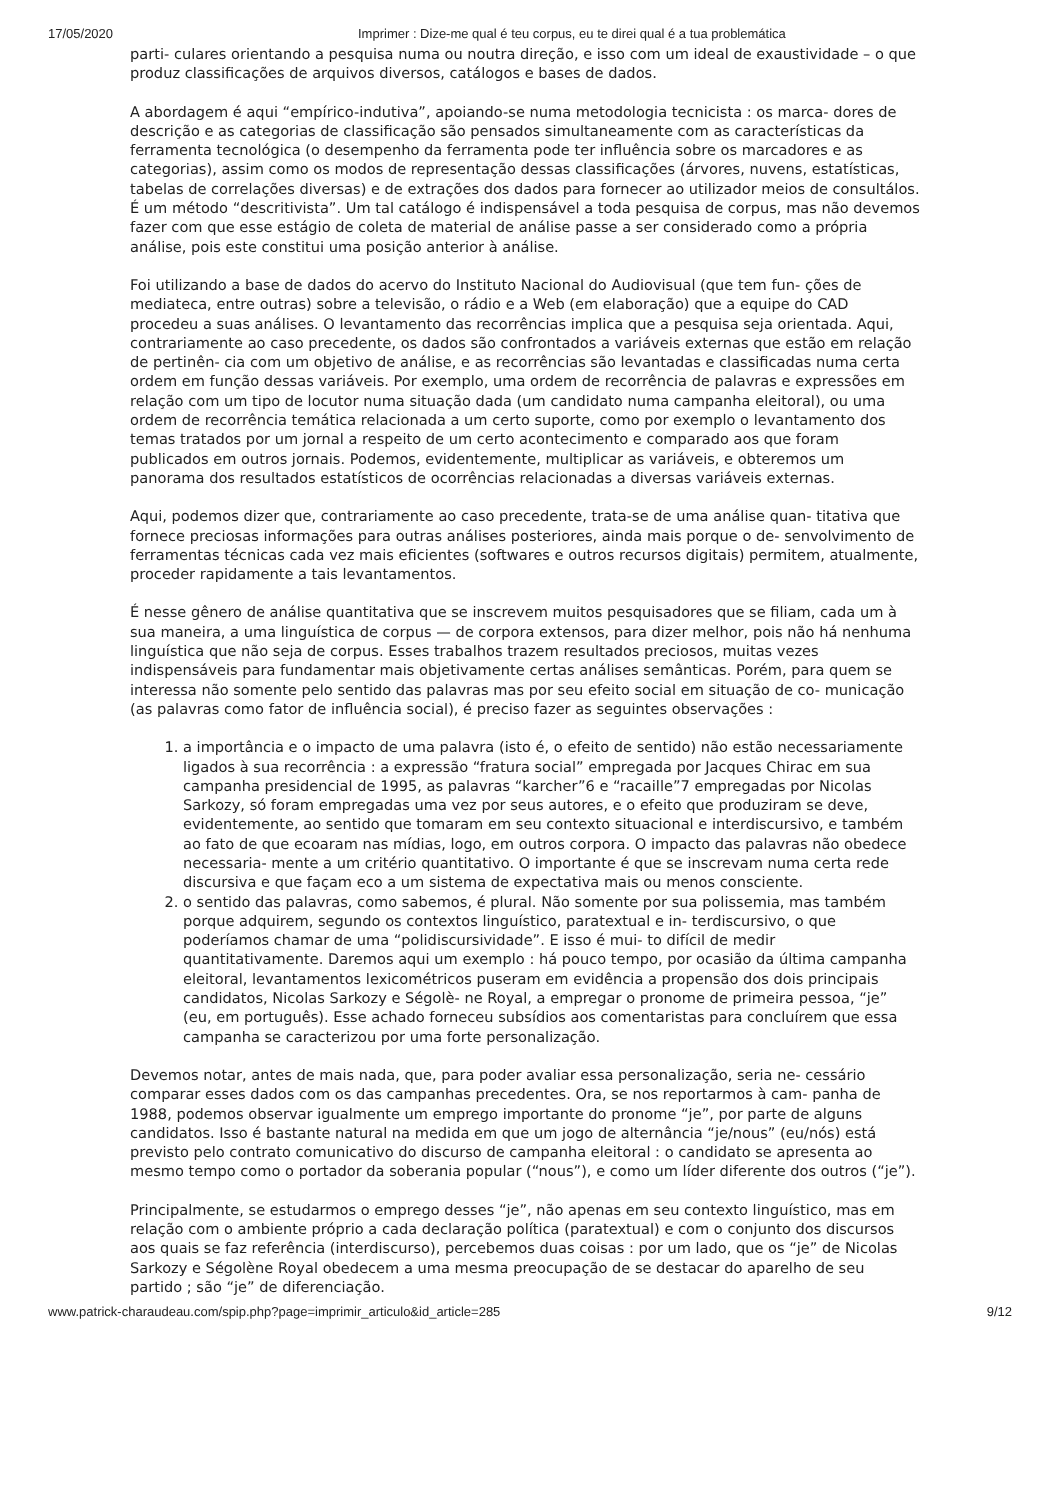17/05/2020 Imprimer : Dize-me qual é teu corpus, eu te direi qual é a tua problemática
parti- culares orientando a pesquisa numa ou noutra direção, e isso com um ideal de exaustividade – o que produz classificações de arquivos diversos, catálogos e bases de dados.
A abordagem é aqui “empírico-indutiva”, apoiando-se numa metodologia tecnicista : os marca- dores de descrição e as categorias de classificação são pensados simultaneamente com as características da ferramenta tecnológica (o desempenho da ferramenta pode ter influência sobre os marcadores e as categorias), assim como os modos de representação dessas classificações (árvores, nuvens, estatísticas, tabelas de correlações diversas) e de extrações dos dados para fornecer ao utilizador meios de consultálos. É um método “descritivista”. Um tal catálogo é indispensável a toda pesquisa de corpus, mas não devemos fazer com que esse estágio de coleta de material de análise passe a ser considerado como a própria análise, pois este constitui uma posição anterior à análise.
Foi utilizando a base de dados do acervo do Instituto Nacional do Audiovisual (que tem fun- ções de mediateca, entre outras) sobre a televisão, o rádio e a Web (em elaboração) que a equipe do CAD procedeu a suas análises. O levantamento das recorrências implica que a pesquisa seja orientada. Aqui, contrariamente ao caso precedente, os dados são confrontados a variáveis externas que estão em relação de pertinên- cia com um objetivo de análise, e as recorrências são levantadas e classificadas numa certa ordem em função dessas variáveis. Por exemplo, uma ordem de recorrência de palavras e expressões em relação com um tipo de locutor numa situação dada (um candidato numa campanha eleitoral), ou uma ordem de recorrência temática relacionada a um certo suporte, como por exemplo o levantamento dos temas tratados por um jornal a respeito de um certo acontecimento e comparado aos que foram publicados em outros jornais. Podemos, evidentemente, multiplicar as variáveis, e obteremos um panorama dos resultados estatísticos de ocorrências relacionadas a diversas variáveis externas.
Aqui, podemos dizer que, contrariamente ao caso precedente, trata-se de uma análise quan- titativa que fornece preciosas informações para outras análises posteriores, ainda mais porque o de- senvolvimento de ferramentas técnicas cada vez mais eficientes (softwares e outros recursos digitais) permitem, atualmente, proceder rapidamente a tais levantamentos.
É nesse gênero de análise quantitativa que se inscrevem muitos pesquisadores que se filiam, cada um à sua maneira, a uma linguística de corpus — de corpora extensos, para dizer melhor, pois não há nenhuma linguística que não seja de corpus. Esses trabalhos trazem resultados preciosos, muitas vezes indispensáveis para fundamentar mais objetivamente certas análises semânticas. Porém, para quem se interessa não somente pelo sentido das palavras mas por seu efeito social em situação de co- municação (as palavras como fator de influência social), é preciso fazer as seguintes observações :
1. a importância e o impacto de uma palavra (isto é, o efeito de sentido) não estão necessariamente ligados à sua recorrência : a expressão “fratura social” empregada por Jacques Chirac em sua campanha presidencial de 1995, as palavras “karcher”6 e “racaille”7 empregadas por Nicolas Sarkozy, só foram empregadas uma vez por seus autores, e o efeito que produziram se deve, evidentemente, ao sentido que tomaram em seu contexto situacional e interdiscursivo, e também ao fato de que ecoaram nas mídias, logo, em outros corpora. O impacto das palavras não obedece necessaria- mente a um critério quantitativo. O importante é que se inscrevam numa certa rede discursiva e que façam eco a um sistema de expectativa mais ou menos consciente.
2. o sentido das palavras, como sabemos, é plural. Não somente por sua polissemia, mas também porque adquirem, segundo os contextos linguístico, paratextual e in- terdiscursivo, o que poderíamos chamar de uma “polidiscursividade”. E isso é mui- to difícil de medir quantitativamente. Daremos aqui um exemplo : há pouco tempo, por ocasião da última campanha eleitoral, levantamentos lexicométricos puseram em evidência a propensão dos dois principais candidatos, Nicolas Sarkozy e Ségolè- ne Royal, a empregar o pronome de primeira pessoa, “je” (eu, em português). Esse achado forneceu subsídios aos comentaristas para concluírem que essa campanha se caracterizou por uma forte personalização.
Devemos notar, antes de mais nada, que, para poder avaliar essa personalização, seria ne- cessário comparar esses dados com os das campanhas precedentes. Ora, se nos reportarmos à cam- panha de 1988, podemos observar igualmente um emprego importante do pronome “je”, por parte de alguns candidatos. Isso é bastante natural na medida em que um jogo de alternância “je/nous” (eu/nós) está previsto pelo contrato comunicativo do discurso de campanha eleitoral : o candidato se apresenta ao mesmo tempo como o portador da soberania popular (“nous”), e como um líder diferente dos outros (“je”).
Principalmente, se estudarmos o emprego desses “je”, não apenas em seu contexto linguístico, mas em relação com o ambiente próprio a cada declaração política (paratextual) e com o conjunto dos discursos aos quais se faz referência (interdiscurso), percebemos duas coisas : por um lado, que os “je” de Nicolas Sarkozy e Ségolène Royal obedecem a uma mesma preocupação de se destacar do aparelho de seu partido ; são “je” de diferenciação.
www.patrick-charaudeau.com/spip.php?page=imprimir_articulo&id_article=285 9/12